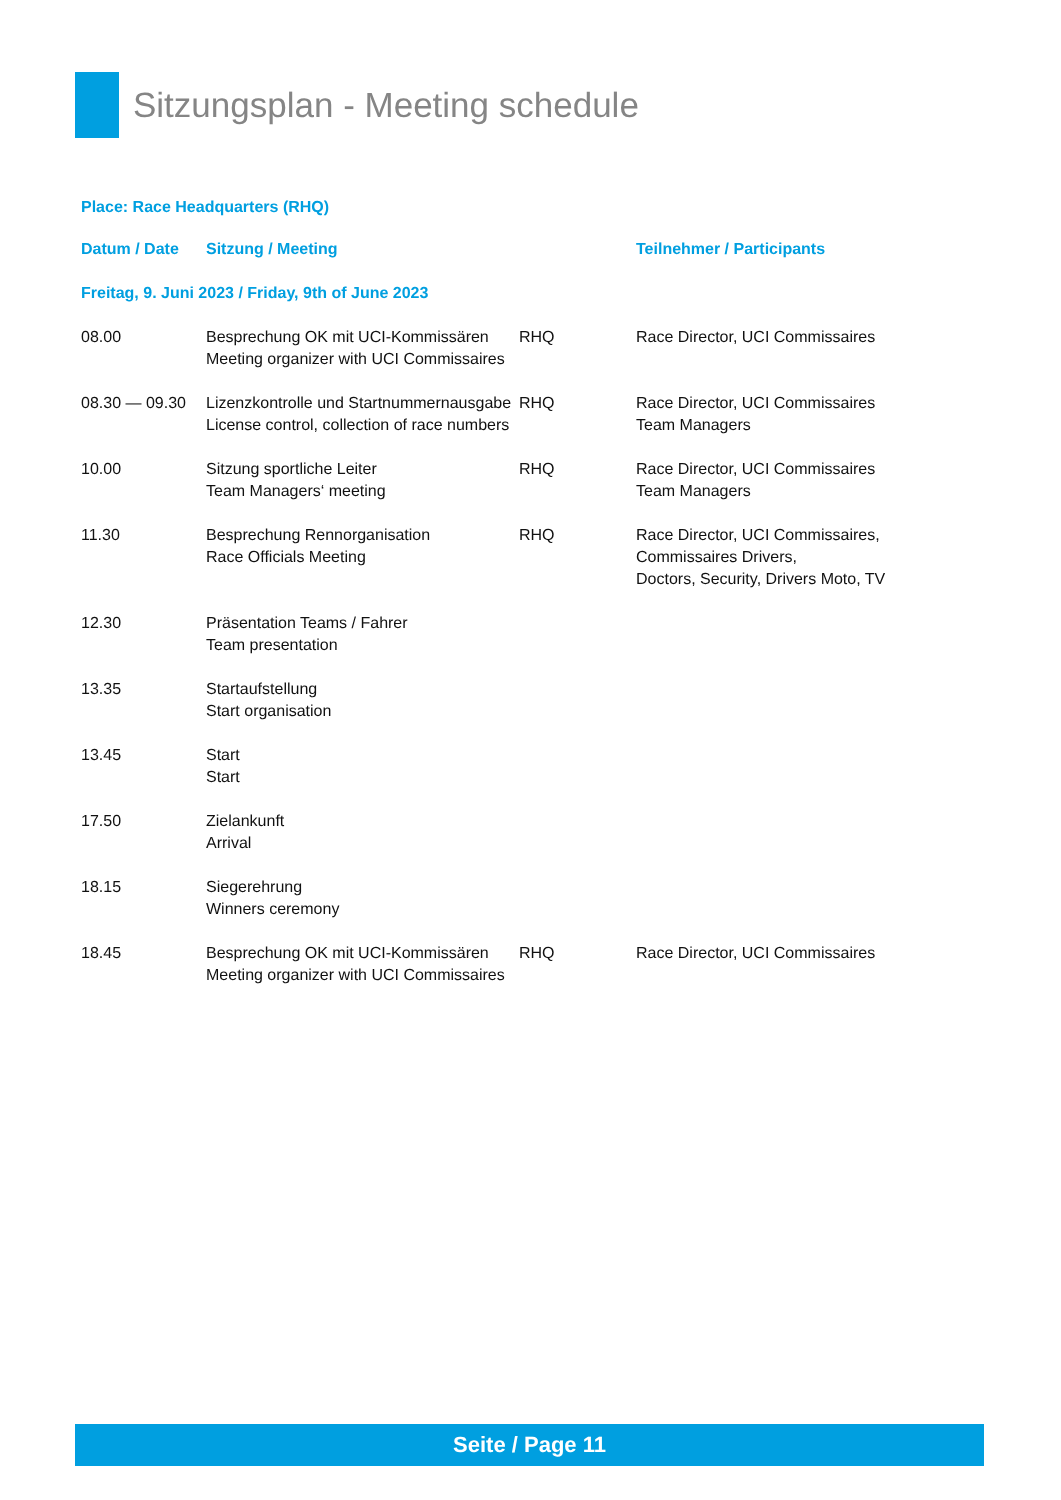Sitzungsplan - Meeting schedule
Place: Race Headquarters (RHQ)
| Datum / Date | Sitzung / Meeting | | Teilnehmer / Participants |
| --- | --- | --- | --- |
| Freitag, 9. Juni 2023 / Friday, 9th of June 2023 | | | |
| 08.00 | Besprechung OK mit UCI-Kommissären Meeting organizer with UCI Commissaires | RHQ | Race Director, UCI Commissaires |
| 08.30 — 09.30 | Lizenzkontrolle und Startnummernausgabe License control, collection of race numbers | RHQ | Race Director, UCI Commissaires Team Managers |
| 10.00 | Sitzung sportliche Leiter Team Managers‘ meeting | RHQ | Race Director, UCI Commissaires Team Managers |
| 11.30 | Besprechung Rennorganisation Race Officials Meeting | RHQ | Race Director, UCI Commissaires, Commissaires Drivers, Doctors, Security, Drivers Moto, TV |
| 12.30 | Präsentation Teams / Fahrer Team presentation | | |
| 13.35 | Startaufstellung Start organisation | | |
| 13.45 | Start Start | | |
| 17.50 | Zielankunft Arrival | | |
| 18.15 | Siegerehrung Winners ceremony | | |
| 18.45 | Besprechung OK mit UCI-Kommissären Meeting organizer with UCI Commissaires | RHQ | Race Director, UCI Commissaires |
Seite / Page 11